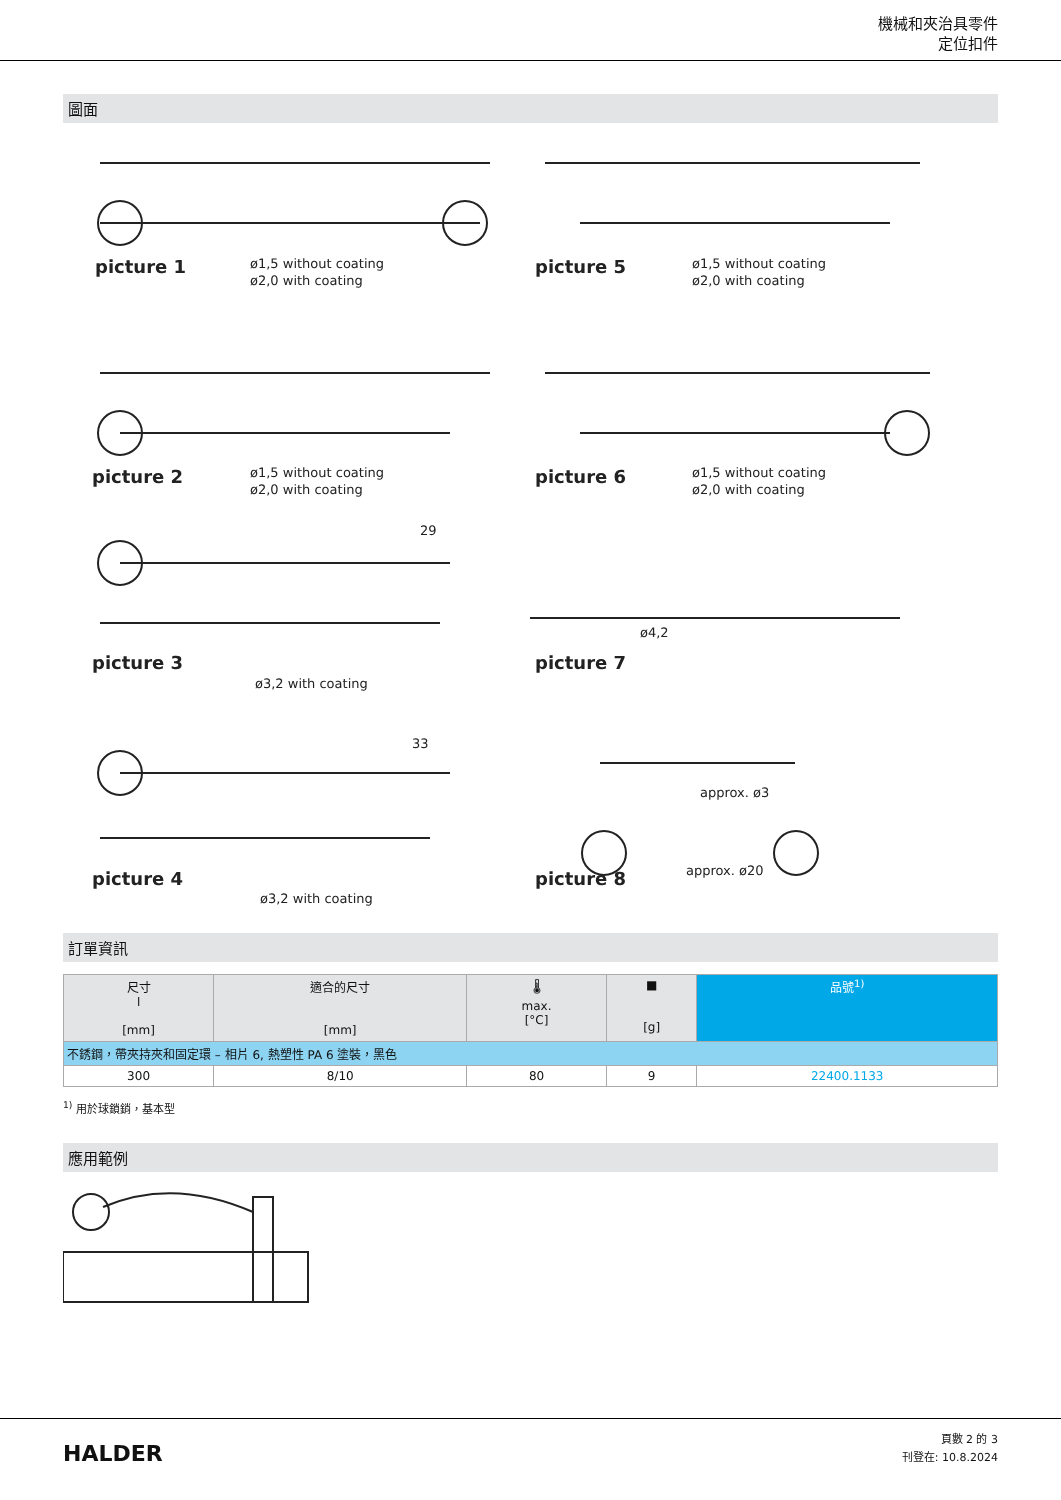機械和夾治具零件
定位扣件
圖面
picture 1
picture 5
picture 2
picture 6
picture 3
picture 7
picture 4
picture 8
ø1,5 without coating
ø2,0 with coating
ø1,5 without coating
ø2,0 with coating
ø1,5 without coating
ø2,0 with coating
ø1,5 without coating
ø2,0 with coating
ø3,2 with coating
ø3,2 with coating
29
33
ø4,2
approx. ø3
approx. ø20
訂單資訊
| 尺寸 l [mm] | 適合的尺寸 [mm] | 🌡 max. [°C] | ■ [g] | 品號<sup>1)</sup> |
| --- | --- | --- | --- | --- |
| 不銹鋼，帶夾持夾和固定環 – 相片 6, 熱塑性 PA 6 塗裝，黑色 | | | | |
| 300 | 8/10 | 80 | 9 | 22400.1133 |
<sup>1)</sup> 用於球鎖銷，基本型
應用範例
HALDER
頁數 2 的 3
刊登在: 10.8.2024